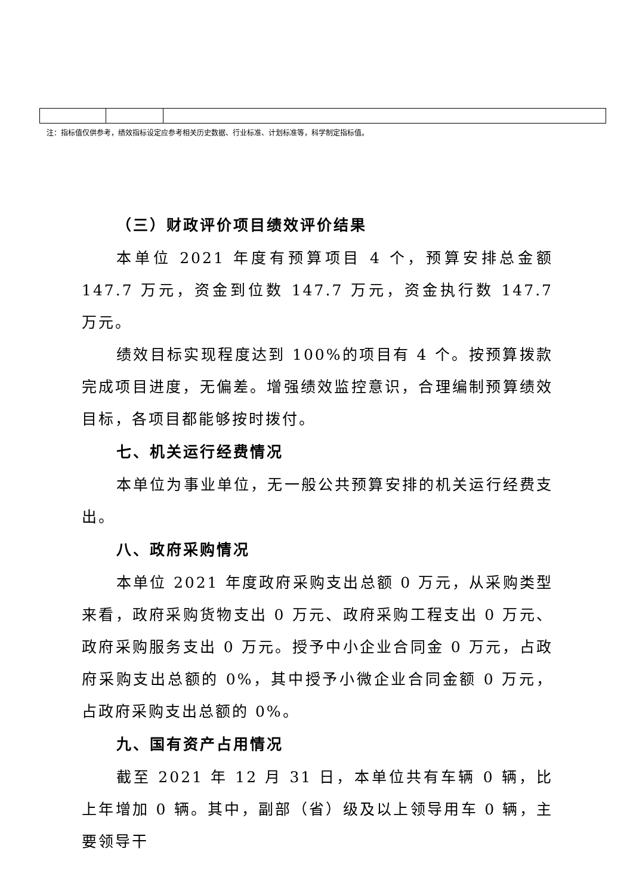注：指标值仅供参考，绩效指标设定应参考相关历史数据、行业标准、计划标准等，科学制定指标值。
（三）财政评价项目绩效评价结果
本单位 2021 年度有预算项目 4 个，预算安排总金额 147.7 万元，资金到位数 147.7 万元，资金执行数 147.7 万元。
绩效目标实现程度达到 100%的项目有 4 个。按预算拨款完成项目进度，无偏差。增强绩效监控意识，合理编制预算绩效目标，各项目都能够按时拨付。
七、机关运行经费情况
本单位为事业单位，无一般公共预算安排的机关运行经费支出。
八、政府采购情况
本单位 2021 年度政府采购支出总额 0 万元，从采购类型来看，政府采购货物支出 0 万元、政府采购工程支出 0 万元、政府采购服务支出 0 万元。授予中小企业合同金 0 万元，占政府采购支出总额的 0%，其中授予小微企业合同金额 0 万元，占政府采购支出总额的 0%。
九、国有资产占用情况
截至 2021 年 12 月 31 日，本单位共有车辆 0 辆，比上年增加 0 辆。其中，副部（省）级及以上领导用车 0 辆，主要领导干